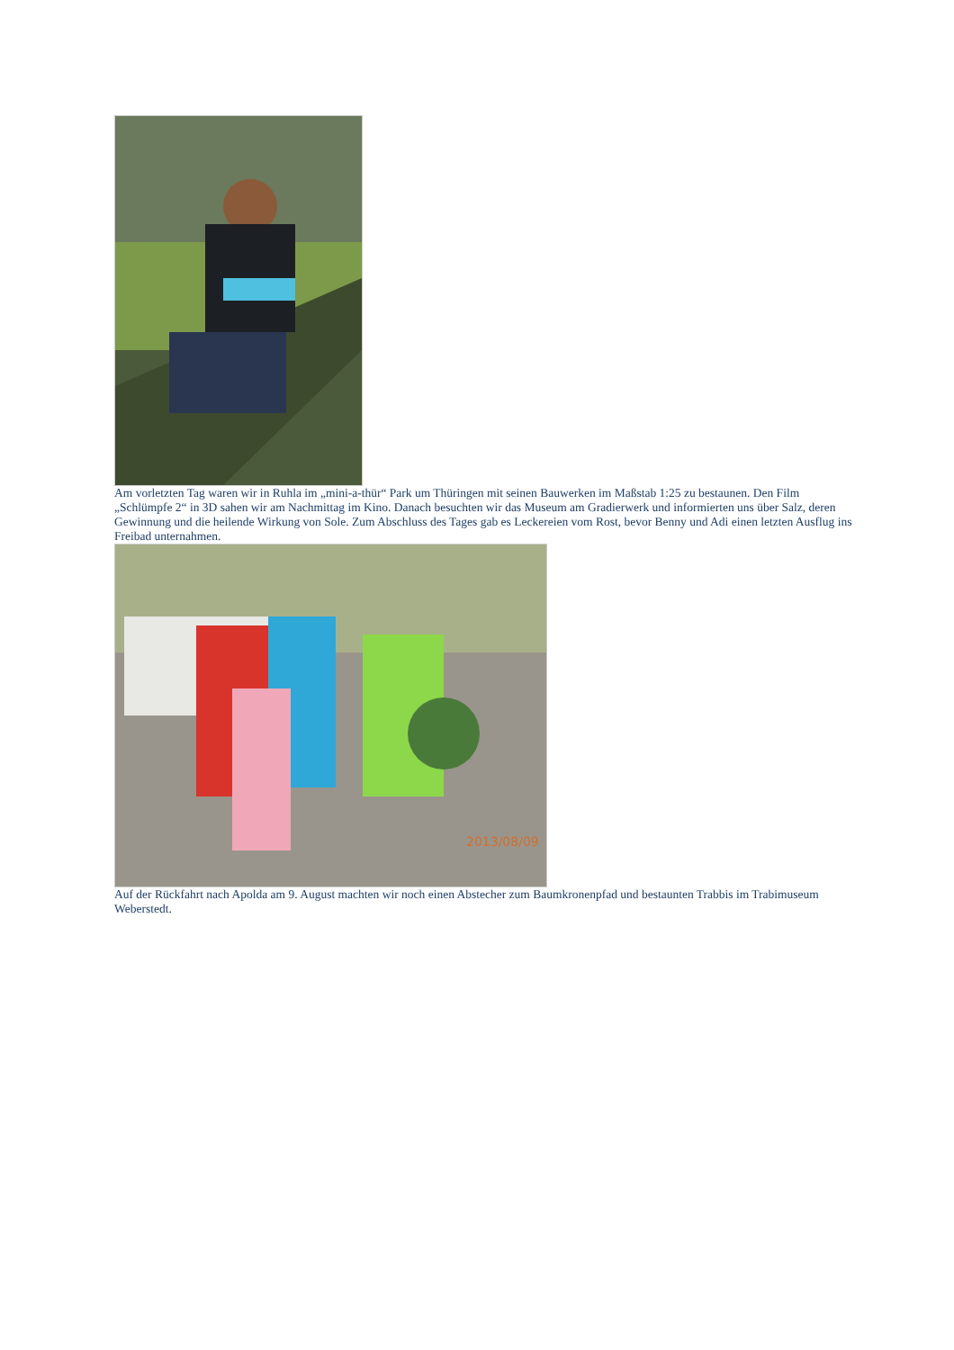Am vorletzten Tag waren wir in Ruhla im „mini-a-thür“ Park um Thüringen mit seinen Bauwerken im Maßstab 1:25 zu bestaunen. Den Film „Schlümpfe 2“ in 3D sahen wir am Nachmittag im Kino. Danach besuchten wir das Museum am Gradierwerk und informierten uns über Salz, deren Gewinnung und die heilende Wirkung von Sole. Zum Abschluss des Tages gab es Leckereien vom Rost, bevor Benny und Adi einen letzten Ausflug ins Freibad unternahmen.
2013/08/09
Auf der Rückfahrt nach Apolda am 9. August machten wir noch einen Abstecher zum Baumkronenpfad und bestaunten Trabbis im Trabimuseum Weberstedt.